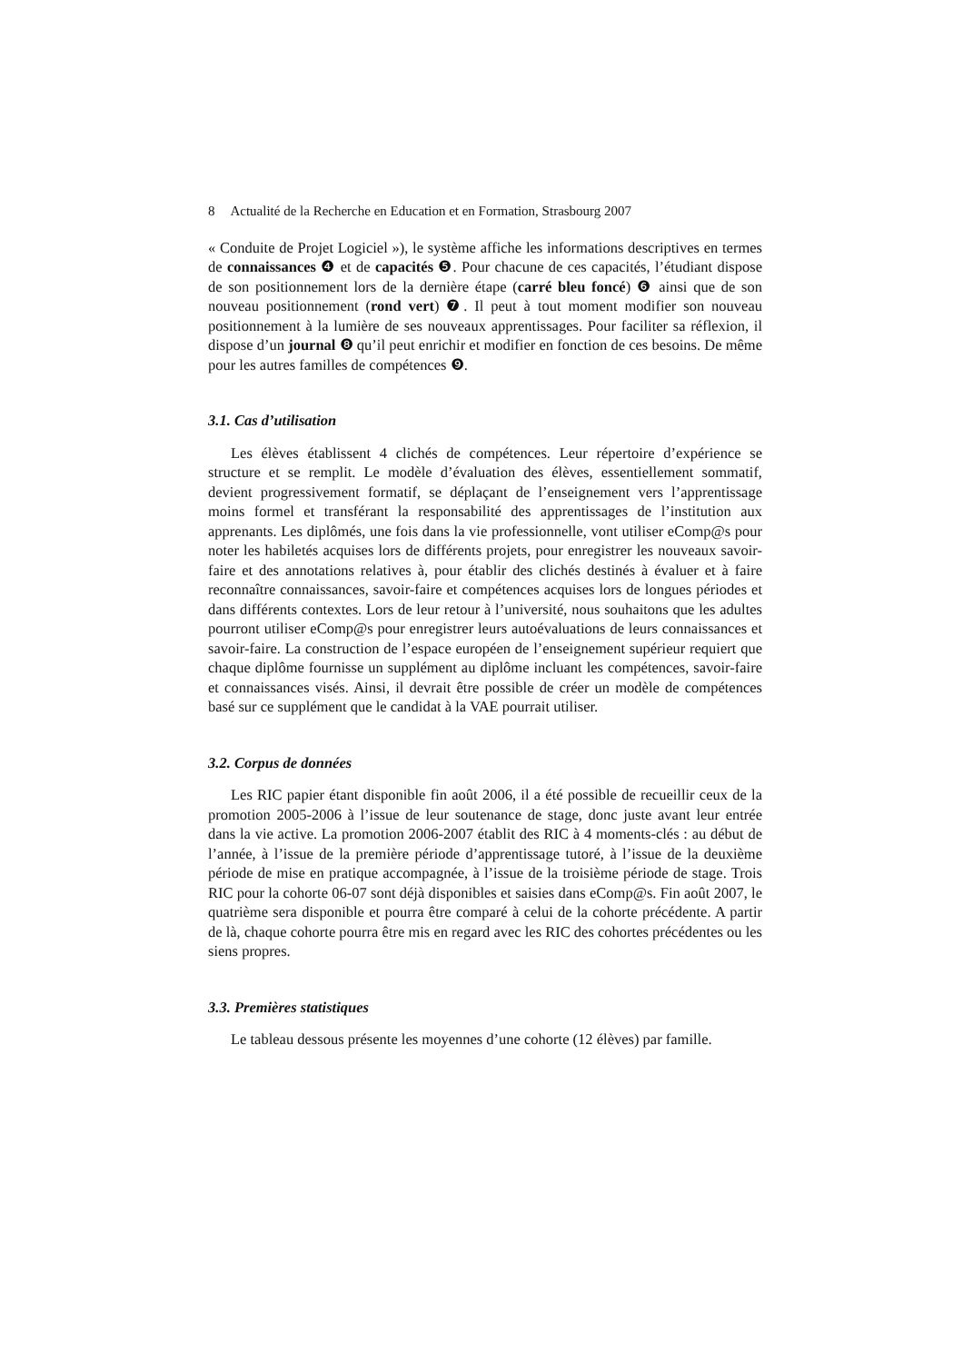8 Actualité de la Recherche en Education et en Formation, Strasbourg 2007
« Conduite de Projet Logiciel »), le système affiche les informations descriptives en termes de connaissances ❹ et de capacités ❺. Pour chacune de ces capacités, l’étudiant dispose de son positionnement lors de la dernière étape (carré bleu foncé) ❻ ainsi que de son nouveau positionnement (rond vert) ❼. Il peut à tout moment modifier son nouveau positionnement à la lumière de ses nouveaux apprentissages. Pour faciliter sa réflexion, il dispose d’un journal ❽ qu’il peut enrichir et modifier en fonction de ces besoins. De même pour les autres familles de compétences ❾.
3.1. Cas d’utilisation
Les élèves établissent 4 clichés de compétences. Leur répertoire d’expérience se structure et se remplit. Le modèle d’évaluation des élèves, essentiellement sommatif, devient progressivement formatif, se déplaçant de l’enseignement vers l’apprentissage moins formel et transférant la responsabilité des apprentissages de l’institution aux apprenants. Les diplômés, une fois dans la vie professionnelle, vont utiliser eComp@s pour noter les habiletés acquises lors de différents projets, pour enregistrer les nouveaux savoir-faire et des annotations relatives à, pour établir des clichés destinés à évaluer et à faire reconnaître connaissances, savoir-faire et compétences acquises lors de longues périodes et dans différents contextes. Lors de leur retour à l’université, nous souhaitons que les adultes pourront utiliser eComp@s pour enregistrer leurs autoévaluations de leurs connaissances et savoir-faire. La construction de l’espace européen de l’enseignement supérieur requiert que chaque diplôme fournisse un supplément au diplôme incluant les compétences, savoir-faire et connaissances visés. Ainsi, il devrait être possible de créer un modèle de compétences basé sur ce supplément que le candidat à la VAE pourrait utiliser.
3.2. Corpus de données
Les RIC papier étant disponible fin août 2006, il a été possible de recueillir ceux de la promotion 2005-2006 à l’issue de leur soutenance de stage, donc juste avant leur entrée dans la vie active. La promotion 2006-2007 établit des RIC à 4 moments-clés : au début de l’année, à l’issue de la première période d’apprentissage tutoré, à l’issue de la deuxième période de mise en pratique accompagnée, à l’issue de la troisième période de stage. Trois RIC pour la cohorte 06-07 sont déjà disponibles et saisies dans eComp@s. Fin août 2007, le quatrième sera disponible et pourra être comparé à celui de la cohorte précédente. A partir de là, chaque cohorte pourra être mis en regard avec les RIC des cohortes précédentes ou les siens propres.
3.3. Premières statistiques
Le tableau dessous présente les moyennes d’une cohorte (12 élèves) par famille.